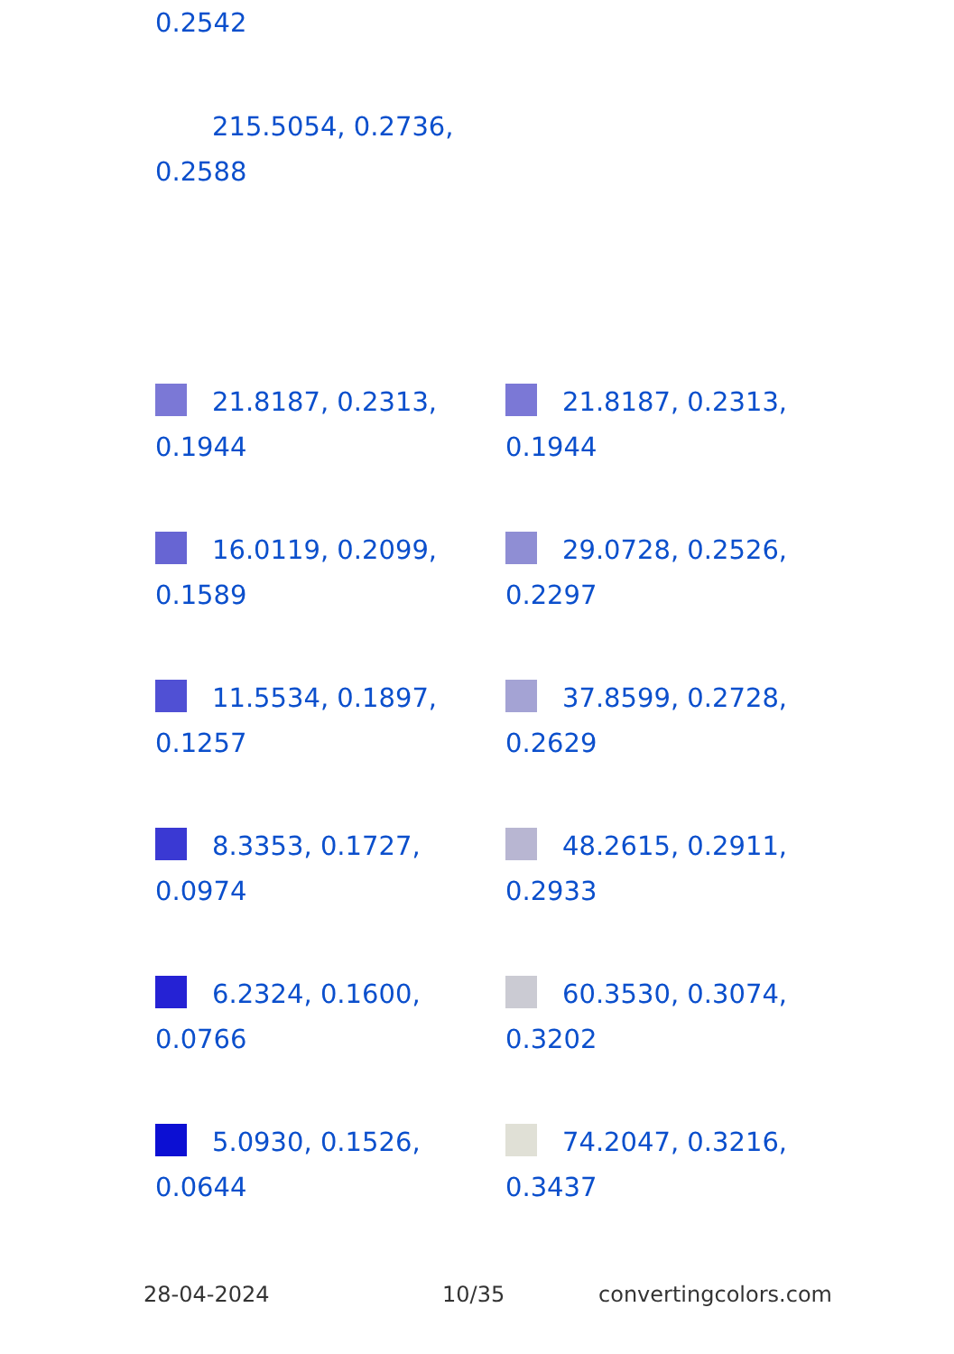0.2542
215.5054, 0.2736, 0.2588
21.8187, 0.2313, 0.1944
21.8187, 0.2313, 0.1944
16.0119, 0.2099, 0.1589
29.0728, 0.2526, 0.2297
11.5534, 0.1897, 0.1257
37.8599, 0.2728, 0.2629
8.3353, 0.1727, 0.0974
48.2615, 0.2911, 0.2933
6.2324, 0.1600, 0.0766
60.3530, 0.3074, 0.3202
5.0930, 0.1526, 0.0644
74.2047, 0.3216, 0.3437
28-04-2024 10/35 convertingcolors.com